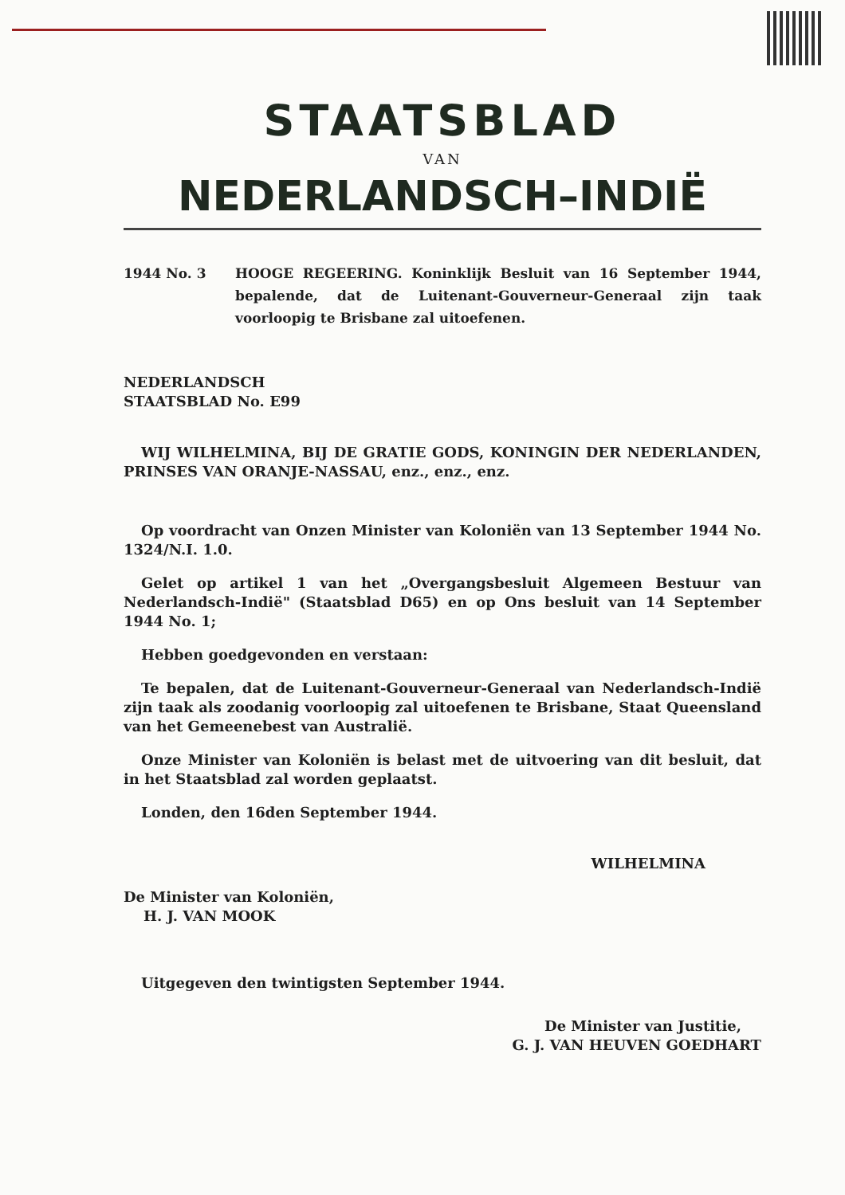STAATSBLAD
VAN
NEDERLANDSCH–INDIË
1944 No. 3 HOOGE REGEERING. Koninklijk Besluit van 16 September 1944, bepalende, dat de Luitenant-Gouverneur-Generaal zijn taak voorloopig te Brisbane zal uitoefenen.
NEDERLANDSCH
STAATSBLAD No. E99
WIJ WILHELMINA, BIJ DE GRATIE GODS, KONINGIN DER NEDERLANDEN, PRINSES VAN ORANJE-NASSAU, enz., enz., enz.
Op voordracht van Onzen Minister van Koloniën van 13 September 1944 No. 1324/N.I. 1.0.
Gelet op artikel 1 van het „Overgangsbesluit Algemeen Bestuur van Nederlandsch-Indië" (Staatsblad D65) en op Ons besluit van 14 September 1944 No. 1;
Hebben goedgevonden en verstaan:
Te bepalen, dat de Luitenant-Gouverneur-Generaal van Nederlandsch-Indië zijn taak als zoodanig voorloopig zal uitoefenen te Brisbane, Staat Queensland van het Gemeenebest van Australië.
Onze Minister van Koloniën is belast met de uitvoering van dit besluit, dat in het Staatsblad zal worden geplaatst.
Londen, den 16den September 1944.
WILHELMINA
De Minister van Koloniën,
H. J. VAN MOOK
Uitgegeven den twintigsten September 1944.
De Minister van Justitie,
G. J. VAN HEUVEN GOEDHART